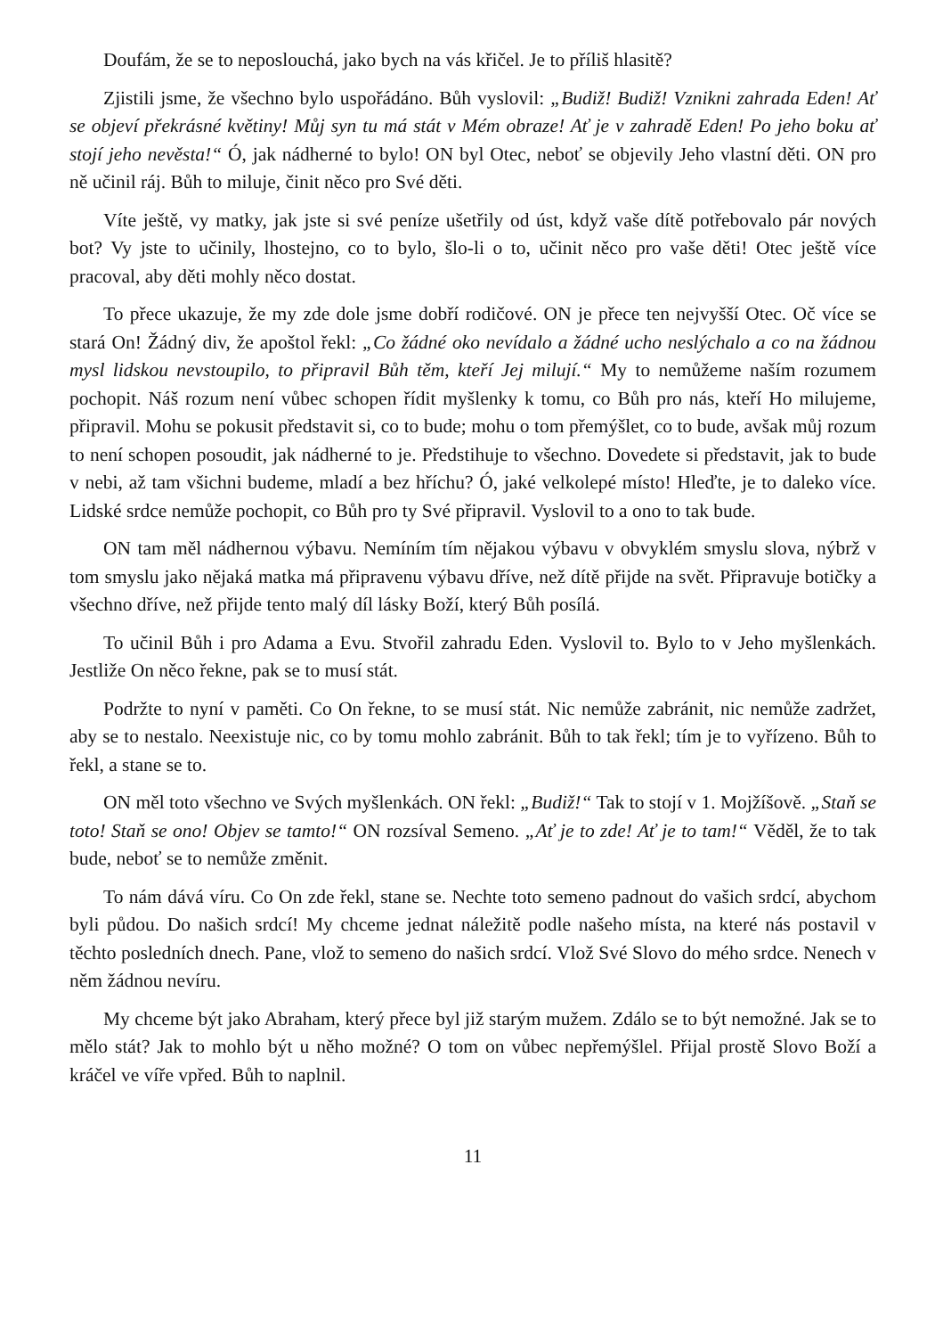Doufám, že se to neposlouchá, jako bych na vás křičel. Je to příliš hlasitě?
Zjistili jsme, že všechno bylo uspořádáno. Bůh vyslovil: „Budiž! Budiž! Vznikni zahrada Eden! Ať se objeví překrásné květiny! Můj syn tu má stát v Mém obraze! Ať je v zahradě Eden! Po jeho boku ať stojí jeho nevěsta!“ Ó, jak nádherné to bylo! ON byl Otec, neboť se objevily Jeho vlastní děti. ON pro ně učinil ráj. Bůh to miluje, činit něco pro Své děti.
Víte ještě, vy matky, jak jste si své peníze ušetřily od úst, když vaše dítě potřebovalo pár nových bot? Vy jste to učinily, lhostejno, co to bylo, šlo-li o to, učinit něco pro vaše děti! Otec ještě více pracoval, aby děti mohly něco dostat.
To přece ukazuje, že my zde dole jsme dobří rodičové. ON je přece ten nejvyšší Otec. Oč více se stará On! Žádný div, že apoštol řekl: „Co žádné oko nevídalo a žádné ucho neslýchalo a co na žádnou mysl lidskou nevstoupilo, to připravil Bůh těm, kteří Jej milují.“ My to nemůžeme naším rozumem pochopit. Náš rozum není vůbec schopen řídit myšlenky k tomu, co Bůh pro nás, kteří Ho milujeme, připravil. Mohu se pokusit představit si, co to bude; mohu o tom přemýšlet, co to bude, avšak můj rozum to není schopen posoudit, jak nádherné to je. Předstihuje to všechno. Dovedete si představit, jak to bude v nebi, až tam všichni budeme, mladí a bez hříchu? Ó, jaké velkolepé místo! Hleďte, je to daleko více. Lidské srdce nemůže pochopit, co Bůh pro ty Své připravil. Vyslovil to a ono to tak bude.
ON tam měl nádhernou výbavu. Nemíním tím nějakou výbavu v obvyklém smyslu slova, nýbrž v tom smyslu jako nějaká matka má připravenu výbavu dříve, než dítě přijde na svět. Připravuje botičky a všechno dříve, než přijde tento malý díl lásky Boží, který Bůh posílá.
To učinil Bůh i pro Adama a Evu. Stvořil zahradu Eden. Vyslovil to. Bylo to v Jeho myšlenkách. Jestliže On něco řekne, pak se to musí stát.
Podržte to nyní v paměti. Co On řekne, to se musí stát. Nic nemůže zabránit, nic nemůže zadržet, aby se to nestalo. Neexistuje nic, co by tomu mohlo zabránit. Bůh to tak řekl; tím je to vyřízeno. Bůh to řekl, a stane se to.
ON měl toto všechno ve Svých myšlenkách. ON řekl: „Budiž!“ Tak to stojí v 1. Mojžíšově. „Staň se toto! Staň se ono! Objev se tamto!“ ON rozsíval Semeno. „Ať je to zde! Ať je to tam!“ Věděl, že to tak bude, neboť se to nemůže změnit.
To nám dává víru. Co On zde řekl, stane se. Nechte toto semeno padnout do vašich srdcí, abychom byli půdou. Do našich srdcí! My chceme jednat náležitě podle našeho místa, na které nás postavil v těchto posledních dnech. Pane, vlož to semeno do našich srdcí. Vlož Své Slovo do mého srdce. Nenech v něm žádnou nevíru.
My chceme být jako Abraham, který přece byl již starým mužem. Zdálo se to být nemožné. Jak se to mělo stát? Jak to mohlo být u něho možné? O tom on vůbec nepřemýšlel. Přijal prostě Slovo Boží a kráčel ve víře vpřed. Bůh to naplnil.
11